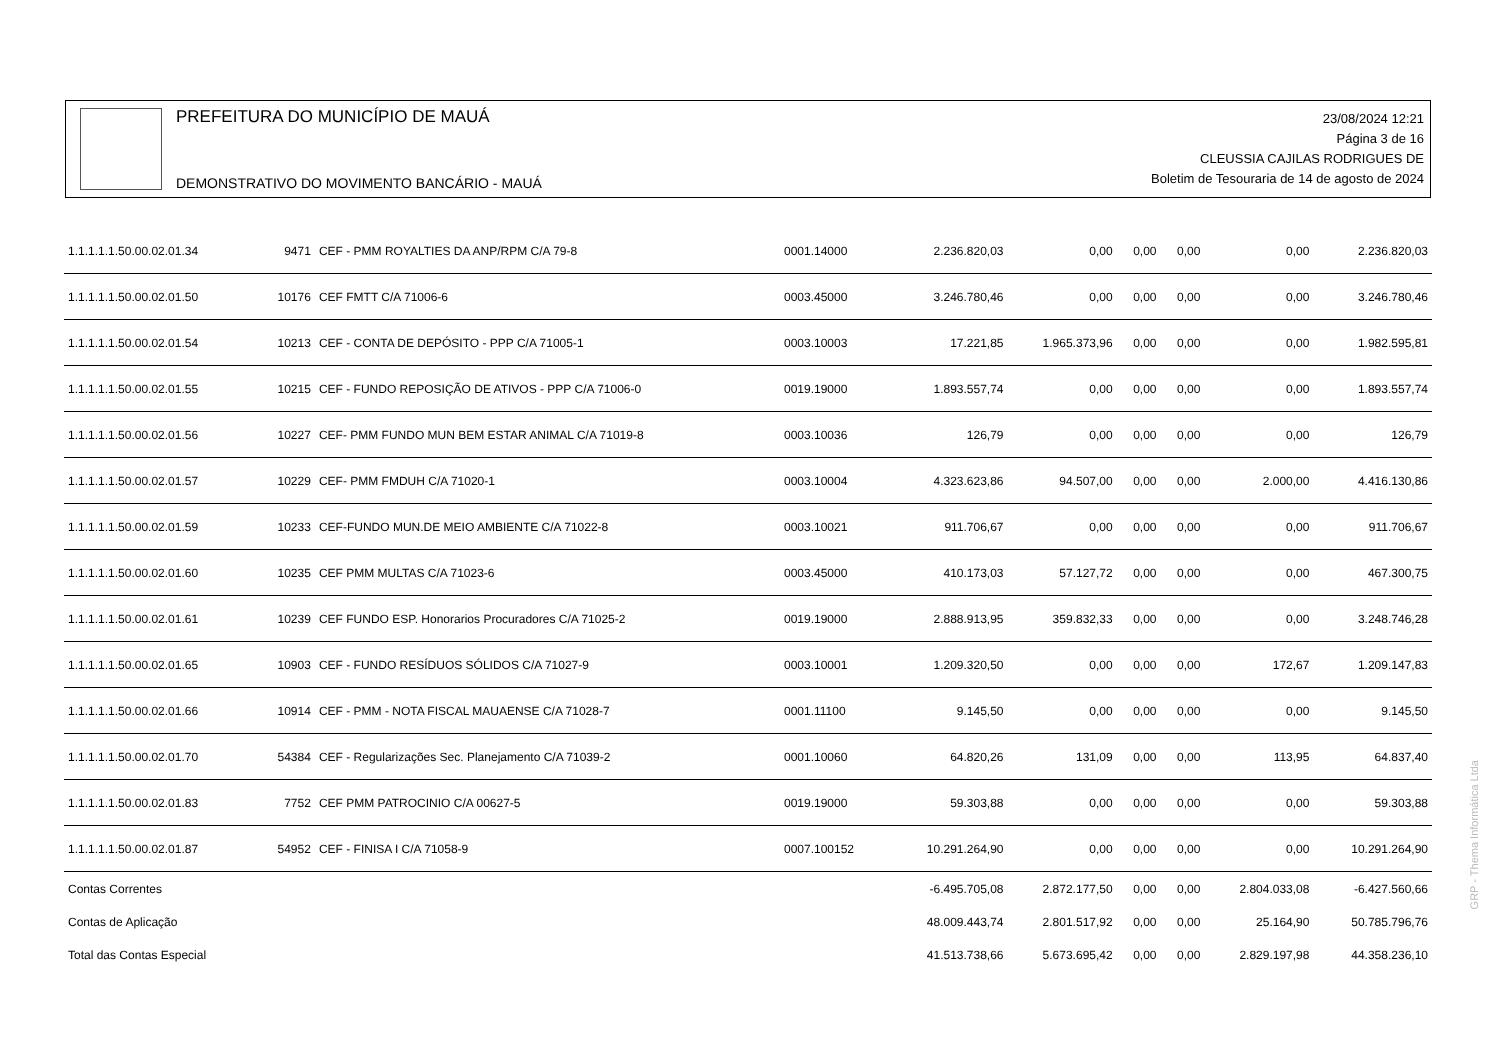PREFEITURA DO MUNICÍPIO DE MAUÁ
DEMONSTRATIVO DO MOVIMENTO BANCÁRIO - MAUÁ
23/08/2024 12:21
Página 3 de 16
CLEUSSIA CAJILAS RODRIGUES DE
Boletim de Tesouraria de 14 de agosto de 2024
| 1.1.1.1.1.50.00.02.01.34 | 9471 | CEF - PMM ROYALTIES DA ANP/RPM C/A 79-8 | 0001.14000 | 2.236.820,03 | 0,00 | 0,00 | 0,00 | 0,00 | 2.236.820,03 |
| 1.1.1.1.1.50.00.02.01.50 | 10176 | CEF FMTT C/A 71006-6 | 0003.45000 | 3.246.780,46 | 0,00 | 0,00 | 0,00 | 0,00 | 3.246.780,46 |
| 1.1.1.1.1.50.00.02.01.54 | 10213 | CEF - CONTA DE DEPÓSITO - PPP C/A 71005-1 | 0003.10003 | 17.221,85 | 1.965.373,96 | 0,00 | 0,00 | 0,00 | 1.982.595,81 |
| 1.1.1.1.1.50.00.02.01.55 | 10215 | CEF - FUNDO REPOSIÇÃO DE ATIVOS - PPP C/A 71006-0 | 0019.19000 | 1.893.557,74 | 0,00 | 0,00 | 0,00 | 0,00 | 1.893.557,74 |
| 1.1.1.1.1.50.00.02.01.56 | 10227 | CEF- PMM FUNDO MUN BEM ESTAR ANIMAL C/A 71019-8 | 0003.10036 | 126,79 | 0,00 | 0,00 | 0,00 | 0,00 | 126,79 |
| 1.1.1.1.1.50.00.02.01.57 | 10229 | CEF- PMM FMDUH C/A 71020-1 | 0003.10004 | 4.323.623,86 | 94.507,00 | 0,00 | 0,00 | 2.000,00 | 4.416.130,86 |
| 1.1.1.1.1.50.00.02.01.59 | 10233 | CEF-FUNDO MUN.DE MEIO AMBIENTE C/A 71022-8 | 0003.10021 | 911.706,67 | 0,00 | 0,00 | 0,00 | 0,00 | 911.706,67 |
| 1.1.1.1.1.50.00.02.01.60 | 10235 | CEF PMM MULTAS C/A 71023-6 | 0003.45000 | 410.173,03 | 57.127,72 | 0,00 | 0,00 | 0,00 | 467.300,75 |
| 1.1.1.1.1.50.00.02.01.61 | 10239 | CEF FUNDO ESP. Honorarios Procuradores C/A 71025-2 | 0019.19000 | 2.888.913,95 | 359.832,33 | 0,00 | 0,00 | 0,00 | 3.248.746,28 |
| 1.1.1.1.1.50.00.02.01.65 | 10903 | CEF - FUNDO RESÍDUOS SÓLIDOS C/A 71027-9 | 0003.10001 | 1.209.320,50 | 0,00 | 0,00 | 0,00 | 172,67 | 1.209.147,83 |
| 1.1.1.1.1.50.00.02.01.66 | 10914 | CEF - PMM - NOTA FISCAL MAUAENSE C/A 71028-7 | 0001.11100 | 9.145,50 | 0,00 | 0,00 | 0,00 | 0,00 | 9.145,50 |
| 1.1.1.1.1.50.00.02.01.70 | 54384 | CEF - Regularizações Sec. Planejamento C/A 71039-2 | 0001.10060 | 64.820,26 | 131,09 | 0,00 | 0,00 | 113,95 | 64.837,40 |
| 1.1.1.1.1.50.00.02.01.83 | 7752 | CEF PMM PATROCINIO C/A 00627-5 | 0019.19000 | 59.303,88 | 0,00 | 0,00 | 0,00 | 0,00 | 59.303,88 |
| 1.1.1.1.1.50.00.02.01.87 | 54952 | CEF - FINISA I C/A 71058-9 | 0007.100152 | 10.291.264,90 | 0,00 | 0,00 | 0,00 | 0,00 | 10.291.264,90 |
| Contas Correntes | | | | -6.495.705,08 | 2.872.177,50 | 0,00 | 0,00 | 2.804.033,08 | -6.427.560,66 |
| Contas de Aplicação | | | | 48.009.443,74 | 2.801.517,92 | 0,00 | 0,00 | 25.164,90 | 50.785.796,76 |
| Total das Contas Especial | | | | 41.513.738,66 | 5.673.695,42 | 0,00 | 0,00 | 2.829.197,98 | 44.358.236,10 |
GRP - Thema Informática Ltda